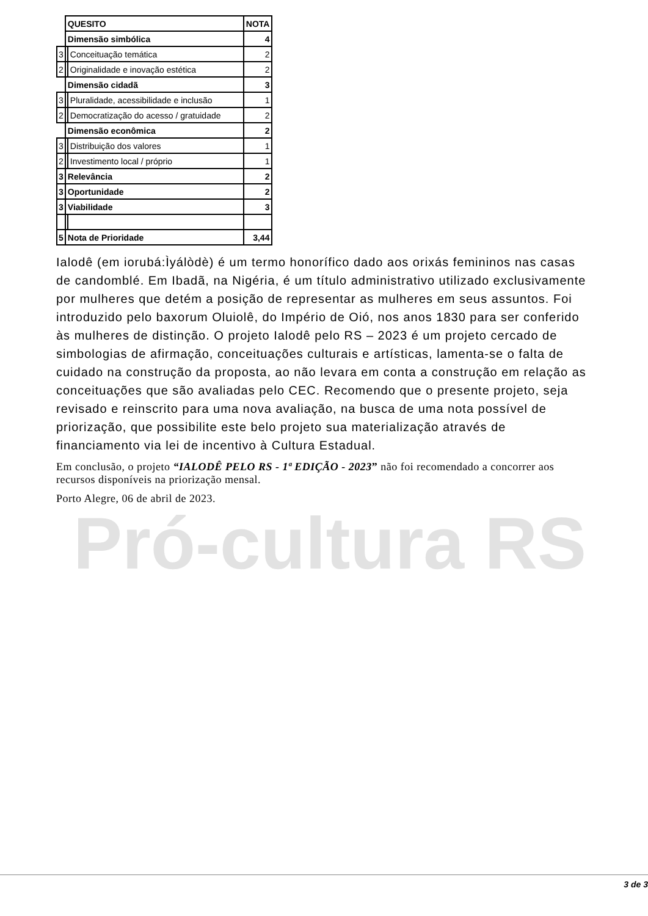Pró-cultura RS
| | QUESITO | | NOTA |
| | Dimensão simbólica | | 4 |
| 3 | | Conceituação temática | 2 |
| 2 | | Originalidade e inovação estética | 2 |
| | Dimensão cidadã | | 3 |
| 3 | | Pluralidade, acessibilidade e inclusão | 1 |
| 2 | | Democratização do acesso / gratuidade | 2 |
| | Dimensão econômica | | 2 |
| 3 | | Distribuição dos valores | 1 |
| 2 | | Investimento local / próprio | 1 |
| 3 | Relevância | | 2 |
| 3 | Oportunidade | | 2 |
| 3 | Viabilidade | | 3 |
| 5 | Nota de Prioridade | | 3,44 |
Ialodê (em iorubá:Ìyálòdè) é um termo honorífico dado aos orixás femininos nas casas de candomblé. Em Ibadã, na Nigéria, é um título administrativo utilizado exclusivamente por mulheres que detém a posição de representar as mulheres em seus assuntos. Foi introduzido pelo baxorum Oluiolê, do Império de Oió, nos anos 1830 para ser conferido às mulheres de distinção. O projeto Ialodê pelo RS – 2023 é um projeto cercado de simbologias de afirmação, conceituações culturais e artísticas, lamenta-se o falta de cuidado na construção da proposta, ao não levara em conta a construção em relação as conceituações que são avaliadas pelo CEC. Recomendo que o presente projeto, seja revisado e reinscrito para uma nova avaliação, na busca de uma nota possível de priorização, que possibilite este belo projeto sua materialização através de financiamento via lei de incentivo à Cultura Estadual.
Em conclusão, o projeto “IALODÊ PELO RS - 1ª EDIÇÃO - 2023” não foi recomendado a concorrer aos recursos disponíveis na priorização mensal.
Porto Alegre, 06 de abril de 2023.
3 de 3